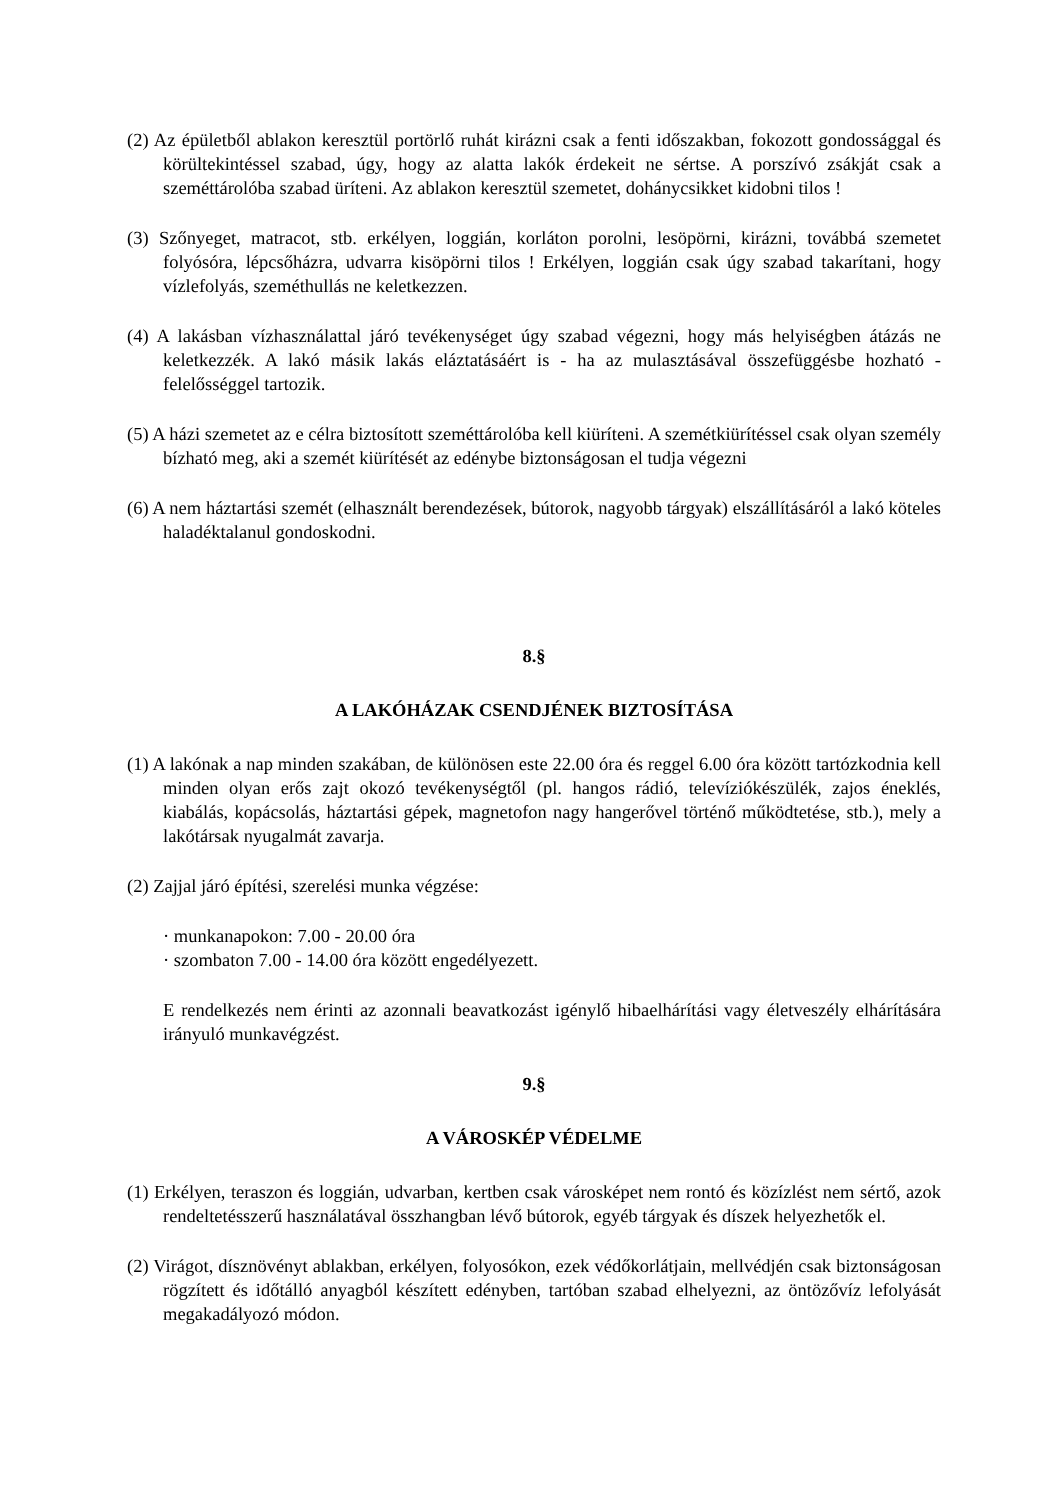(2) Az épületből ablakon keresztül portörlő ruhát kirázni csak a fenti időszakban, fokozott gondossággal és körültekintéssel szabad, úgy, hogy az alatta lakók érdekeit ne sértse. A porszívó zsákját csak a szeméttárolóba szabad üríteni. Az ablakon keresztül szemetet, dohánycsikket kidobni tilos !
(3) Szőnyeget, matracot, stb. erkélyen, loggián, korláton porolni, lesöpörni, kirázni, továbbá szemetet folyósóra, lépcsőházra, udvarra kisöpörni tilos ! Erkélyen, loggián csak úgy szabad takarítani, hogy vízlefolyás, szeméthullás ne keletkezzen.
(4) A lakásban vízhasználattal járó tevékenységet úgy szabad végezni, hogy más helyiségben átázás ne keletkezzék. A lakó másik lakás eláztatásáért is - ha az mulasztásával összefüggésbe hozható - felelősséggel tartozik.
(5) A házi szemetet az e célra biztosított szeméttárolóba kell kiüríteni. A szemétkiürítéssel csak olyan személy bízható meg, aki a szemét kiürítését az edénybe biztonságosan el tudja végezni
(6) A nem háztartási szemét (elhasznált berendezések, bútorok, nagyobb tárgyak) elszállításáról a lakó köteles haladéktalanul gondoskodni.
8.§
A LAKÓHÁZAK CSENDJÉNEK BIZTOSÍTÁSA
(1) A lakónak a nap minden szakában, de különösen este 22.00 óra és reggel 6.00 óra között tartózkodnia kell minden olyan erős zajt okozó tevékenységtől (pl. hangos rádió, televíziókészülék, zajos éneklés, kiabálás, kopácsolás, háztartási gépek, magnetofon nagy hangerővel történő működtetése, stb.), mely a lakótársak nyugalmát zavarja.
(2) Zajjal járó építési, szerelési munka végzése:
· munkanapokon: 7.00 - 20.00 óra
· szombaton 7.00 - 14.00 óra között engedélyezett.
E rendelkezés nem érinti az azonnali beavatkozást igénylő hibaelhárítási vagy életveszély elhárítására irányuló munkavégzést.
9.§
A VÁROSKÉP VÉDELME
(1) Erkélyen, teraszon és loggián, udvarban, kertben csak városképet nem rontó és közízlést nem sértő, azok rendeltetésszerű használatával összhangban lévő bútorok, egyéb tárgyak és díszek helyezhetők el.
(2) Virágot, dísznövényt ablakban, erkélyen, folyosókon, ezek védőkorlátjain, mellvédjén csak biztonságosan rögzített és időtálló anyagból készített edényben, tartóban szabad elhelyezni, az öntözővíz lefolyását megakadályozó módon.